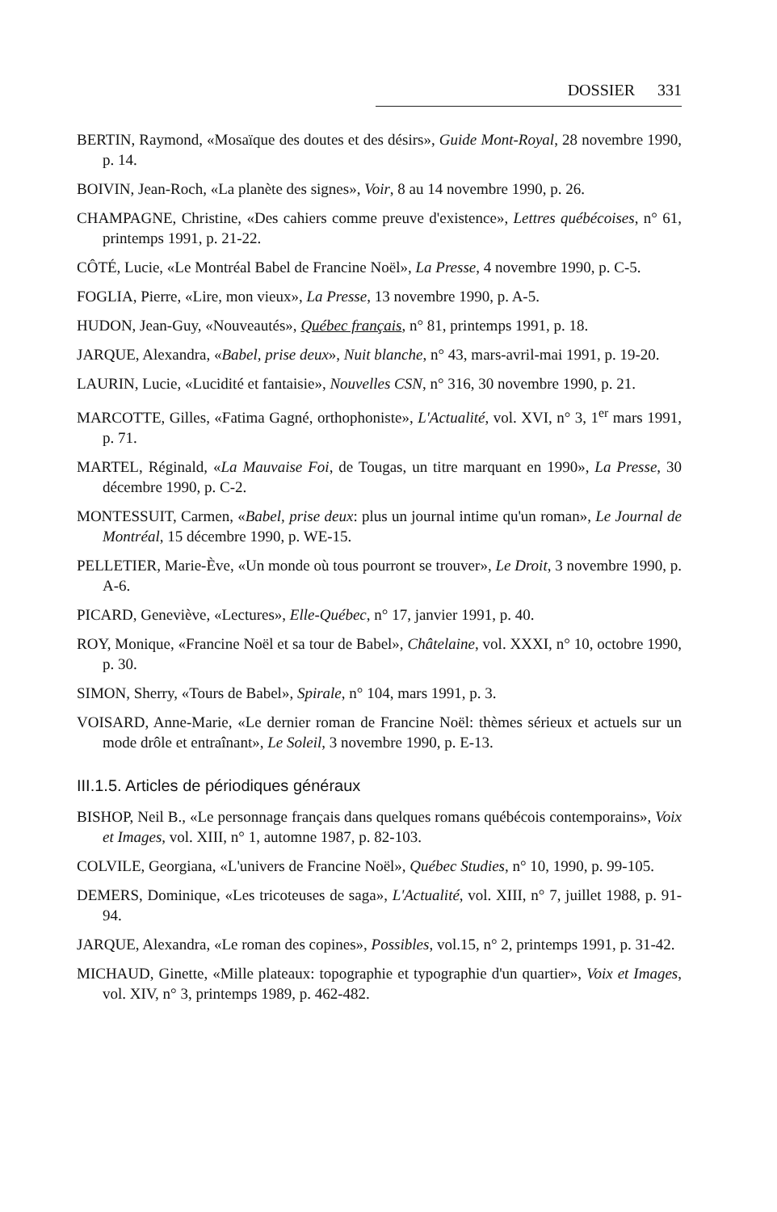DOSSIER 331
BERTIN, Raymond, «Mosaïque des doutes et des désirs», Guide Mont-Royal, 28 novembre 1990, p. 14.
BOIVIN, Jean-Roch, «La planète des signes», Voir, 8 au 14 novembre 1990, p. 26.
CHAMPAGNE, Christine, «Des cahiers comme preuve d'existence», Lettres québécoises, n° 61, printemps 1991, p. 21-22.
CÔTÉ, Lucie, «Le Montréal Babel de Francine Noël», La Presse, 4 novembre 1990, p. C-5.
FOGLIA, Pierre, «Lire, mon vieux», La Presse, 13 novembre 1990, p. A-5.
HUDON, Jean-Guy, «Nouveautés», Québec français, n° 81, printemps 1991, p. 18.
JARQUE, Alexandra, «Babel, prise deux», Nuit blanche, n° 43, mars-avril-mai 1991, p. 19-20.
LAURIN, Lucie, «Lucidité et fantaisie», Nouvelles CSN, n° 316, 30 novembre 1990, p. 21.
MARCOTTE, Gilles, «Fatima Gagné, orthophoniste», L'Actualité, vol. XVI, n° 3, 1<sup>er</sup> mars 1991, p. 71.
MARTEL, Réginald, «La Mauvaise Foi, de Tougas, un titre marquant en 1990», La Presse, 30 décembre 1990, p. C-2.
MONTESSUIT, Carmen, «Babel, prise deux: plus un journal intime qu'un roman», Le Journal de Montréal, 15 décembre 1990, p. WE-15.
PELLETIER, Marie-Ève, «Un monde où tous pourront se trouver», Le Droit, 3 novembre 1990, p. A-6.
PICARD, Geneviève, «Lectures», Elle-Québec, n° 17, janvier 1991, p. 40.
ROY, Monique, «Francine Noël et sa tour de Babel», Châtelaine, vol. XXXI, n° 10, octobre 1990, p. 30.
SIMON, Sherry, «Tours de Babel», Spirale, n° 104, mars 1991, p. 3.
VOISARD, Anne-Marie, «Le dernier roman de Francine Noël: thèmes sérieux et actuels sur un mode drôle et entraînant», Le Soleil, 3 novembre 1990, p. E-13.
III.1.5. Articles de périodiques généraux
BISHOP, Neil B., «Le personnage français dans quelques romans québécois contemporains», Voix et Images, vol. XIII, n° 1, automne 1987, p. 82-103.
COLVILE, Georgiana, «L'univers de Francine Noël», Québec Studies, n° 10, 1990, p. 99-105.
DEMERS, Dominique, «Les tricoteuses de saga», L'Actualité, vol. XIII, n° 7, juillet 1988, p. 91-94.
JARQUE, Alexandra, «Le roman des copines», Possibles, vol.15, n° 2, printemps 1991, p. 31-42.
MICHAUD, Ginette, «Mille plateaux: topographie et typographie d'un quartier», Voix et Images, vol. XIV, n° 3, printemps 1989, p. 462-482.